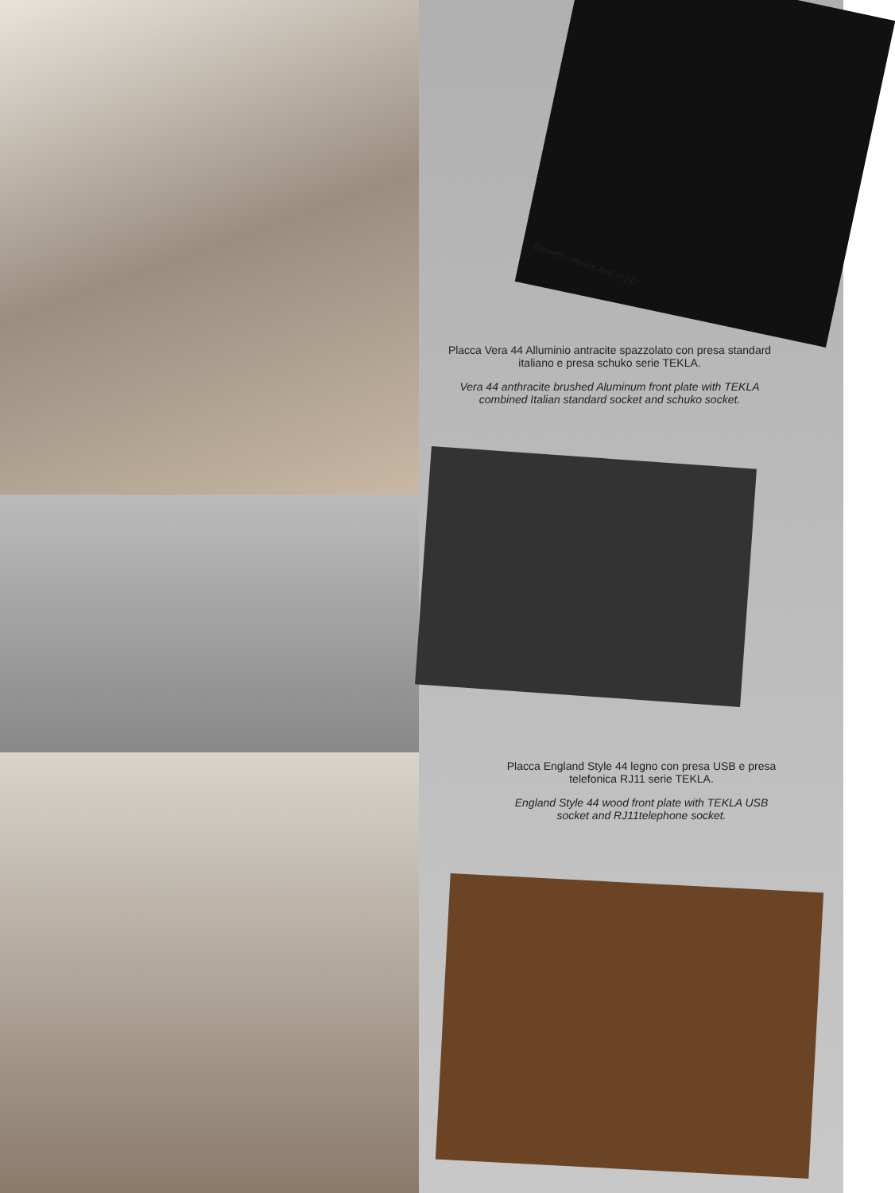Brevetto - Patent AVE n°247
Placca Vera 44 Alluminio antracite spazzolato con presa standard italiano e presa schuko serie TEKLA.
Vera 44 anthracite brushed Aluminum front plate with TEKLA combined Italian standard socket and schuko socket.
Placca England Style 44 legno con presa USB e presa telefonica RJ11 serie TEKLA.
England Style 44 wood front plate with TEKLA USB socket and RJ11telephone socket.